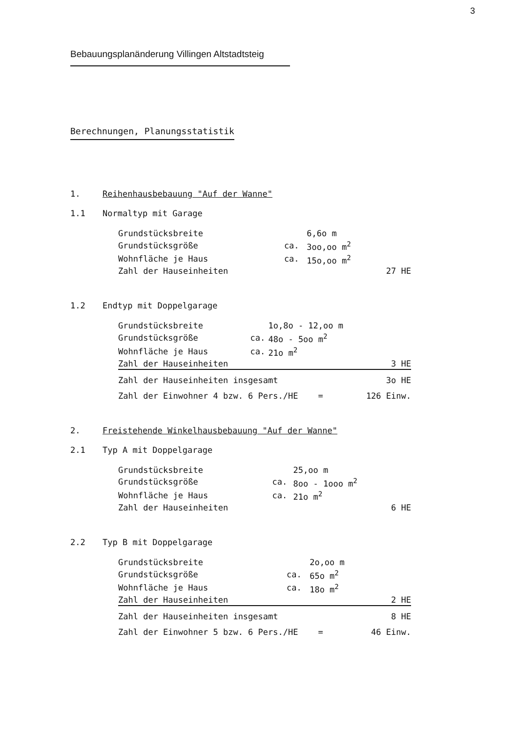3
Bebauungsplanänderung Villingen Altstadtsteig
Berechnungen, Planungsstatistik
1. Reihenhausbebauung "Auf der Wanne"
1.1 Normaltyp mit Garage
| Grundstücksbreite | | 6,6o m | |
| Grundstücksgröße | ca. | 3oo,oo m<sup>2</sup> | |
| Wohnfläche je Haus | ca. | 15o,oo m<sup>2</sup> | |
| Zahl der Hauseinheiten | | | 27 HE |
1.2 Endtyp mit Doppelgarage
| Grundstücksbreite | | 1o,8o - 12,oo m | |
| Grundstücksgröße | ca. | 48o - 5oo m<sup>2</sup> | |
| Wohnfläche je Haus | ca. | 21o m<sup>2</sup> | |
| Zahl der Hauseinheiten | | | 3 HE |
| Zahl der Hauseinheiten insgesamt | | | 3o HE |
| Zahl der Einwohner 4 bzw. 6 Pers./HE = | | | 126 Einw. |
2. Freistehende Winkelhausbebauung "Auf der Wanne"
2.1 Typ A mit Doppelgarage
| Grundstücksbreite | | 25,oo m | |
| Grundstücksgröße | ca. | 8oo - 1ooo m<sup>2</sup> | |
| Wohnfläche je Haus | ca. | 21o m<sup>2</sup> | |
| Zahl der Hauseinheiten | | | 6 HE |
2.2 Typ B mit Doppelgarage
| Grundstücksbreite | | 2o,oo m | |
| Grundstücksgröße | ca. | 65o m<sup>2</sup> | |
| Wohnfläche je Haus | ca. | 18o m<sup>2</sup> | |
| Zahl der Hauseinheiten | | | 2 HE |
| Zahl der Hauseinheiten insgesamt | | | 8 HE |
| Zahl der Einwohner 5 bzw. 6 Pers./HE = | | | 46 Einw. |